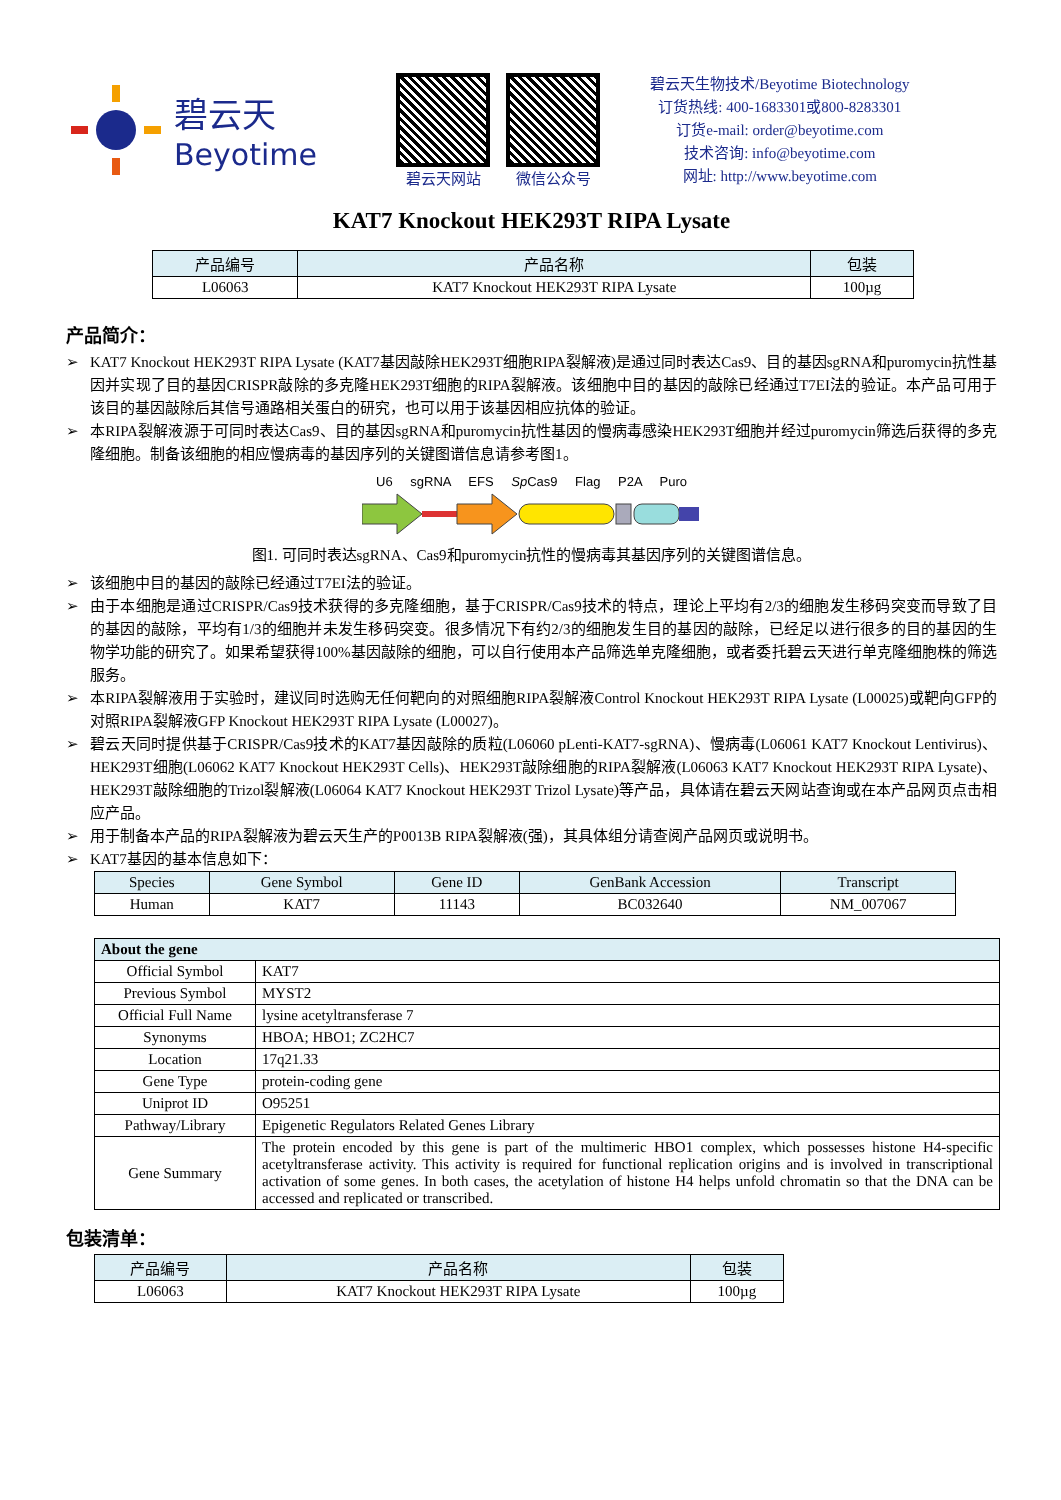碧云天
Beyotime
碧云天网站 微信公众号
碧云天生物技术/Beyotime Biotechnology
订货热线: 400-1683301或800-8283301
订货e-mail: order@beyotime.com
技术咨询: info@beyotime.com
网址: http://www.beyotime.com
KAT7 Knockout HEK293T RIPA Lysate
| 产品编号 | 产品名称 | 包装 |
| --- | --- | --- |
| L06063 | KAT7 Knockout HEK293T RIPA Lysate | 100µg |
产品简介：
➢ KAT7 Knockout HEK293T RIPA Lysate (KAT7基因敲除HEK293T细胞RIPA裂解液)是通过同时表达Cas9、目的基因sgRNA和puromycin抗性基因并实现了目的基因CRISPR敲除的多克隆HEK293T细胞的RIPA裂解液。该细胞中目的基因的敲除已经通过T7EI法的验证。本产品可用于该目的基因敲除后其信号通路相关蛋白的研究，也可以用于该基因相应抗体的验证。
➢ 本RIPA裂解液源于可同时表达Cas9、目的基因sgRNA和puromycin抗性基因的慢病毒感染HEK293T细胞并经过puromycin筛选后获得的多克隆细胞。制备该细胞的相应慢病毒的基因序列的关键图谱信息请参考图1。
U6 sgRNA EFS Sp Cas9 Flag P2A Puro
图1. 可同时表达sgRNA、Cas9和puromycin抗性的慢病毒其基因序列的关键图谱信息。
➢ 该细胞中目的基因的敲除已经通过T7EI法的验证。
➢ 由于本细胞是通过CRISPR/Cas9技术获得的多克隆细胞，基于CRISPR/Cas9技术的特点，理论上平均有2/3的细胞发生移码突变而导致了目的基因的敲除，平均有1/3的细胞并未发生移码突变。很多情况下有约2/3的细胞发生目的基因的敲除，已经足以进行很多的目的基因的生物学功能的研究了。如果希望获得100%基因敲除的细胞，可以自行使用本产品筛选单克隆细胞，或者委托碧云天进行单克隆细胞株的筛选服务。
➢ 本RIPA裂解液用于实验时，建议同时选购无任何靶向的对照细胞RIPA裂解液Control Knockout HEK293T RIPA Lysate (L00025)或靶向GFP的对照RIPA裂解液GFP Knockout HEK293T RIPA Lysate (L00027)。
➢ 碧云天同时提供基于CRISPR/Cas9技术的KAT7基因敲除的质粒(L06060 pLenti-KAT7-sgRNA)、慢病毒(L06061 KAT7 Knockout Lentivirus)、HEK293T细胞(L06062 KAT7 Knockout HEK293T Cells)、HEK293T敲除细胞的RIPA裂解液(L06063 KAT7 Knockout HEK293T RIPA Lysate)、HEK293T敲除细胞的Trizol裂解液(L06064 KAT7 Knockout HEK293T Trizol Lysate)等产品，具体请在碧云天网站查询或在本产品网页点击相应产品。
➢ 用于制备本产品的RIPA裂解液为碧云天生产的P0013B RIPA裂解液(强)，其具体组分请查阅产品网页或说明书。
➢ KAT7基因的基本信息如下：
| Species | Gene Symbol | Gene ID | GenBank Accession | Transcript |
| --- | --- | --- | --- | --- |
| Human | KAT7 | 11143 | BC032640 | NM_007067 |
| About the gene | |
| --- | --- |
| Official Symbol | KAT7 |
| Previous Symbol | MYST2 |
| Official Full Name | lysine acetyltransferase 7 |
| Synonyms | HBOA; HBO1; ZC2HC7 |
| Location | 17q21.33 |
| Gene Type | protein-coding gene |
| Uniprot ID | O95251 |
| Pathway/Library | Epigenetic Regulators Related Genes Library |
| Gene Summary | The protein encoded by this gene is part of the multimeric HBO1 complex, which possesses histone H4-specific acetyltransferase activity. This activity is required for functional replication origins and is involved in transcriptional activation of some genes. In both cases, the acetylation of histone H4 helps unfold chromatin so that the DNA can be accessed and replicated or transcribed. |
包装清单：
| 产品编号 | 产品名称 | 包装 |
| --- | --- | --- |
| L06063 | KAT7 Knockout HEK293T RIPA Lysate | 100µg |